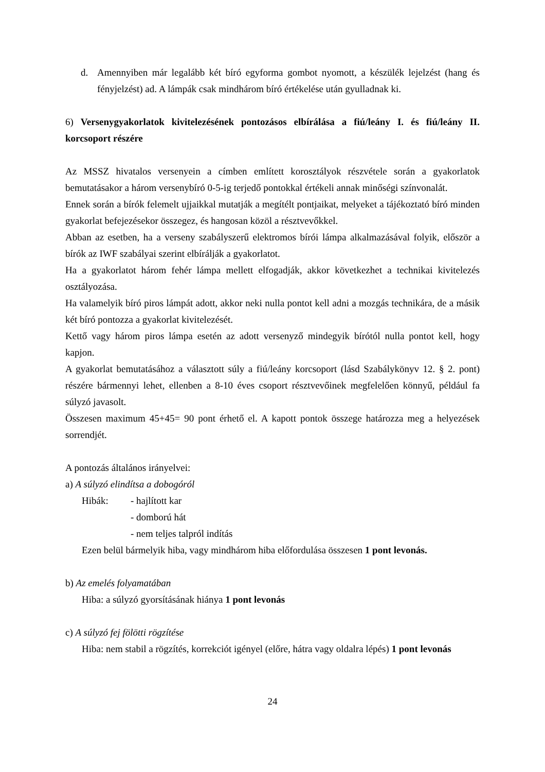d. Amennyiben már legalább két bíró egyforma gombot nyomott, a készülék lejelzést (hang és fényjelzést) ad. A lámpák csak mindhárom bíró értékelése után gyulladnak ki.
6) Versenygyakorlatok kivitelezésének pontozásos elbírálása a fiú/leány I. és fiú/leány II. korcsoport részére
Az MSSZ hivatalos versenyein a címben említett korosztályok részvétele során a gyakorlatok bemutatásakor a három versenybíró 0-5-ig terjedő pontokkal értékeli annak minőségi színvonalát.
Ennek során a bírók felemelt ujjaikkal mutatják a megítélt pontjaikat, melyeket a tájékoztató bíró minden gyakorlat befejezésekor összegez, és hangosan közöl a résztvevőkkel.
Abban az esetben, ha a verseny szabályszerű elektromos bírói lámpa alkalmazásával folyik, először a bírók az IWF szabályai szerint elbírálják a gyakorlatot.
Ha a gyakorlatot három fehér lámpa mellett elfogadják, akkor következhet a technikai kivitelezés osztályozása.
Ha valamelyik bíró piros lámpát adott, akkor neki nulla pontot kell adni a mozgás technikára, de a másik két bíró pontozza a gyakorlat kivitelezését.
Kettő vagy három piros lámpa esetén az adott versenyző mindegyik bírótól nulla pontot kell, hogy kapjon.
A gyakorlat bemutatásához a választott súly a fiú/leány korcsoport (lásd Szabálykönyv 12. § 2. pont) részére bármennyi lehet, ellenben a 8-10 éves csoport résztvevőinek megfelelően könnyű, például fa súlyzó javasolt.
Összesen maximum 45+45= 90 pont érhető el. A kapott pontok összege határozza meg a helyezések sorrendjét.
A pontozás általános irányelvei:
a) A súlyzó elindítsa a dobogóról
Hibák: - hajlított kar
- domború hát
- nem teljes talpról indítás
Ezen belül bármelyik hiba, vagy mindhárom hiba előfordulása összesen 1 pont levonás.
b) Az emelés folyamatában
Hiba: a súlyzó gyorsításának hiánya 1 pont levonás
c) A súlyzó fej fölötti rögzítése
Hiba: nem stabil a rögzítés, korrekciót igényel (előre, hátra vagy oldalra lépés) 1 pont levonás
24